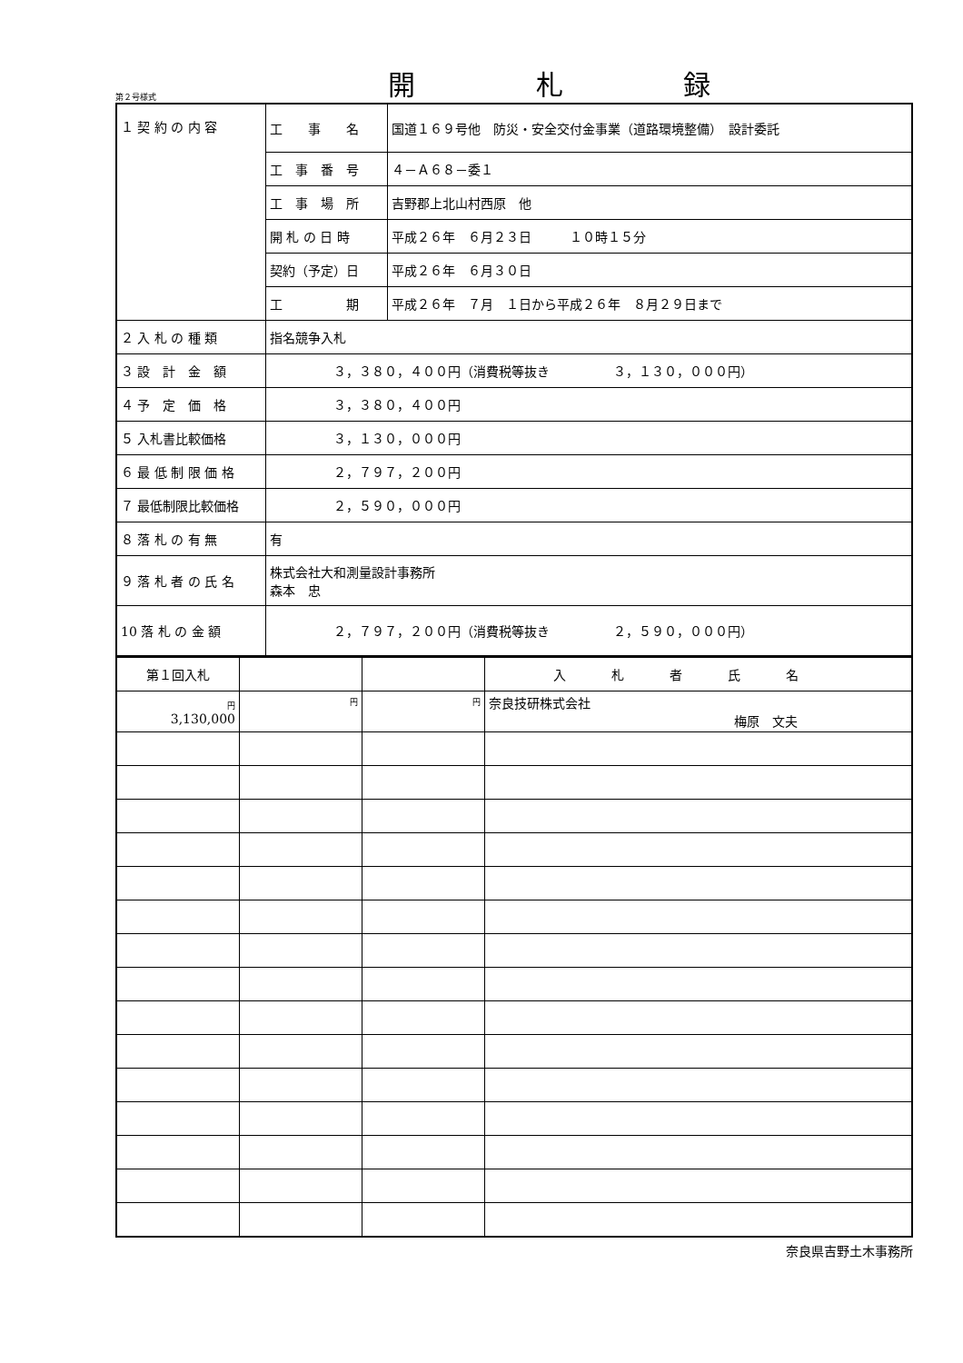第２号様式
開 札 録
| １ 契 約 の 内 容 | 工 事 名 | 国道１６９号他 防災・安全交付金事業（道路環境整備） 設計委託 |
| | 工 事 番 号 | ４－Ａ６８－委１ |
| | 工 事 場 所 | 吉野郡上北山村西原 他 |
| | 開 札 の 日 時 | 平成２６年 ６月２３日 １０時１５分 |
| | 契約（予定）日 | 平成２６年 ６月３０日 |
| | 工 期 | 平成２６年 ７月 １日から平成２６年 ８月２９日まで |
| ２ 入 札 の 種 類 | 指名競争入札 | |
| ３ 設 計 金 額 | ３，３８０，４００円（消費税等抜き ３，１３０，０００円） | |
| ４ 予 定 価 格 | ３，３８０，４００円 | |
| ５ 入札書比較価格 | ３，１３０，０００円 | |
| ６ 最 低 制 限 価 格 | ２，７９７，２００円 | |
| ７ 最低制限比較価格 | ２，５９０，０００円 | |
| ８ 落 札 の 有 無 | 有 | |
| ９ 落 札 者 の 氏 名 | 株式会社大和測量設計事務所 森本 忠 | |
| 10 落 札 の 金 額 | ２，７９７，２００円（消費税等抜き ２，５９０，０００円） | |
| 第１回入札 | | | 入札者氏名 |
| 円 3,130,000 | 円 | 円 | 奈良技研株式会社 梅原 文夫 |
奈良県吉野土木事務所